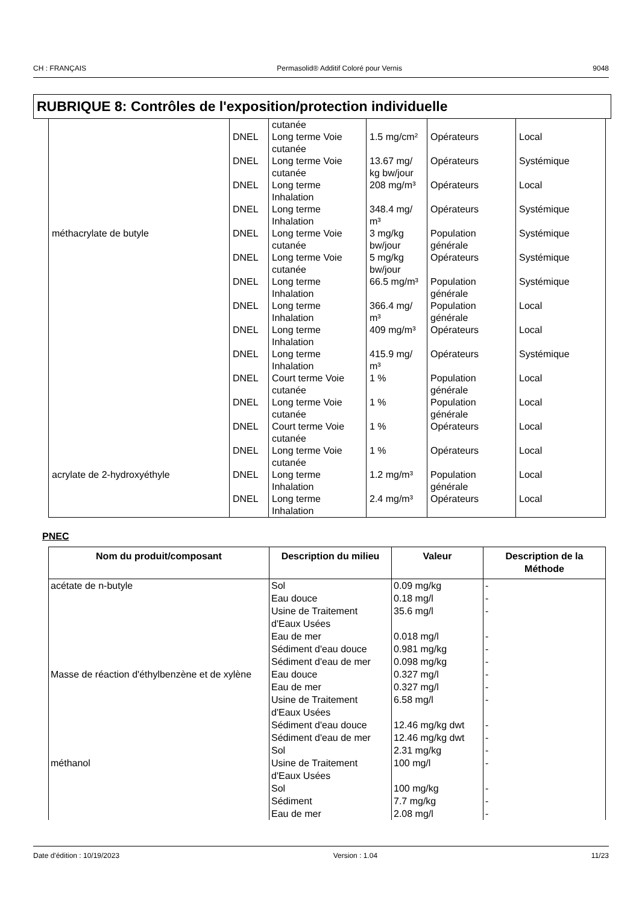CH : FRANÇAIS Permasolid® Additif Coloré pour Vernis 9048
RUBRIQUE 8: Contrôles de l'exposition/protection individuelle
| | | cutanée | | | |
| | DNEL | Long terme Voie cutanée | 1.5 mg/cm² | Opérateurs | Local |
| | DNEL | Long terme Voie cutanée | 13.67 mg/ kg bw/jour | Opérateurs | Systémique |
| | DNEL | Long terme Inhalation | 208 mg/m³ | Opérateurs | Local |
| | DNEL | Long terme Inhalation | 348.4 mg/ m³ | Opérateurs | Systémique |
| méthacrylate de butyle | DNEL | Long terme Voie cutanée | 3 mg/kg bw/jour | Population générale | Systémique |
| | DNEL | Long terme Voie cutanée | 5 mg/kg bw/jour | Opérateurs | Systémique |
| | DNEL | Long terme Inhalation | 66.5 mg/m³ | Population générale | Systémique |
| | DNEL | Long terme Inhalation | 366.4 mg/ m³ | Population générale | Local |
| | DNEL | Long terme Inhalation | 409 mg/m³ | Opérateurs | Local |
| | DNEL | Long terme Inhalation | 415.9 mg/ m³ | Opérateurs | Systémique |
| | DNEL | Court terme Voie cutanée | 1 % | Population générale | Local |
| | DNEL | Long terme Voie cutanée | 1 % | Population générale | Local |
| | DNEL | Court terme Voie cutanée | 1 % | Opérateurs | Local |
| | DNEL | Long terme Voie cutanée | 1 % | Opérateurs | Local |
| acrylate de 2-hydroxyéthyle | DNEL | Long terme Inhalation | 1.2 mg/m³ | Population générale | Local |
| | DNEL | Long terme Inhalation | 2.4 mg/m³ | Opérateurs | Local |
PNEC
| Nom du produit/composant | Description du milieu | Valeur | Description de la Méthode |
| --- | --- | --- | --- |
| acétate de n-butyle | Sol | 0.09 mg/kg | - |
| | Eau douce | 0.18 mg/l | - |
| | Usine de Traitement d'Eaux Usées | 35.6 mg/l | - |
| | Eau de mer | 0.018 mg/l | - |
| | Sédiment d'eau douce | 0.981 mg/kg | - |
| | Sédiment d'eau de mer | 0.098 mg/kg | - |
| Masse de réaction d'éthylbenzène et de xylène | Eau douce | 0.327 mg/l | - |
| | Eau de mer | 0.327 mg/l | - |
| | Usine de Traitement d'Eaux Usées | 6.58 mg/l | - |
| | Sédiment d'eau douce | 12.46 mg/kg dwt | - |
| | Sédiment d'eau de mer | 12.46 mg/kg dwt | - |
| | Sol | 2.31 mg/kg | - |
| méthanol | Usine de Traitement d'Eaux Usées | 100 mg/l | - |
| | Sol | 100 mg/kg | - |
| | Sédiment | 7.7 mg/kg | - |
| | Eau de mer | 2.08 mg/l | - |
Date d'édition : 10/19/2023 Version : 1.04 11/23